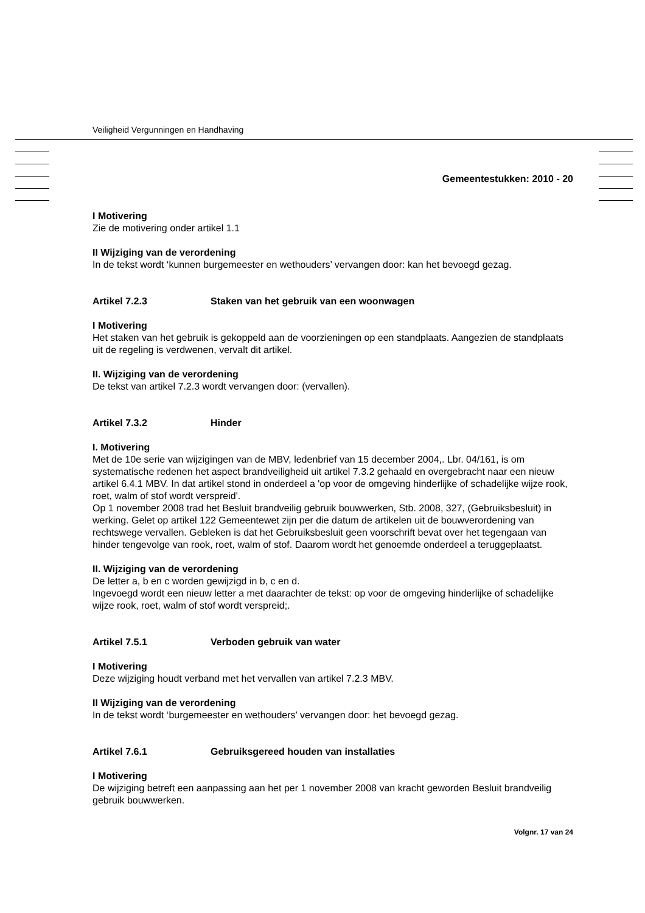Veiligheid Vergunningen en Handhaving
Gemeentestukken: 2010 - 20
I Motivering
Zie de motivering onder artikel 1.1
II Wijziging van de verordening
In de tekst wordt ‘kunnen burgemeester en wethouders’ vervangen door: kan het bevoegd gezag.
Artikel 7.2.3 Staken van het gebruik van een woonwagen
I Motivering
Het staken van het gebruik is gekoppeld aan de voorzieningen op een standplaats. Aangezien de standplaats uit de regeling is verdwenen, vervalt dit artikel.
II. Wijziging van de verordening
De tekst van artikel 7.2.3 wordt vervangen door: (vervallen).
Artikel 7.3.2 Hinder
I. Motivering
Met de 10e serie van wijzigingen van de MBV, ledenbrief van 15 december 2004,. Lbr. 04/161, is om systematische redenen het aspect brandveiligheid uit artikel 7.3.2 gehaald en overgebracht naar een nieuw artikel 6.4.1 MBV. In dat artikel stond in onderdeel a 'op voor de omgeving hinderlijke of schadelijke wijze rook, roet, walm of stof wordt verspreid'.
Op 1 november 2008 trad het Besluit brandveilig gebruik bouwwerken, Stb. 2008, 327, (Gebruiksbesluit) in werking. Gelet op artikel 122 Gemeentewet zijn per die datum de artikelen uit de bouwverordening van rechtswege vervallen. Gebleken is dat het Gebruiksbesluit geen voorschrift bevat over het tegengaan van hinder tengevolge van rook, roet, walm of stof. Daarom wordt het genoemde onderdeel a teruggeplaatst.
II. Wijziging van de verordening
De letter a, b en c worden gewijzigd in b, c en d.
Ingevoegd wordt een nieuw letter a met daarachter de tekst: op voor de omgeving hinderlijke of schadelijke wijze rook, roet, walm of stof wordt verspreid;.
Artikel 7.5.1 Verboden gebruik van water
I Motivering
Deze wijziging houdt verband met het vervallen van artikel 7.2.3 MBV.
II Wijziging van de verordening
In de tekst wordt ‘burgemeester en wethouders’ vervangen door: het bevoegd gezag.
Artikel 7.6.1 Gebruiksgereed houden van installaties
I Motivering
De wijziging betreft een aanpassing aan het per 1 november 2008 van kracht geworden Besluit brandveilig gebruik bouwwerken.
Volgnr. 17 van 24